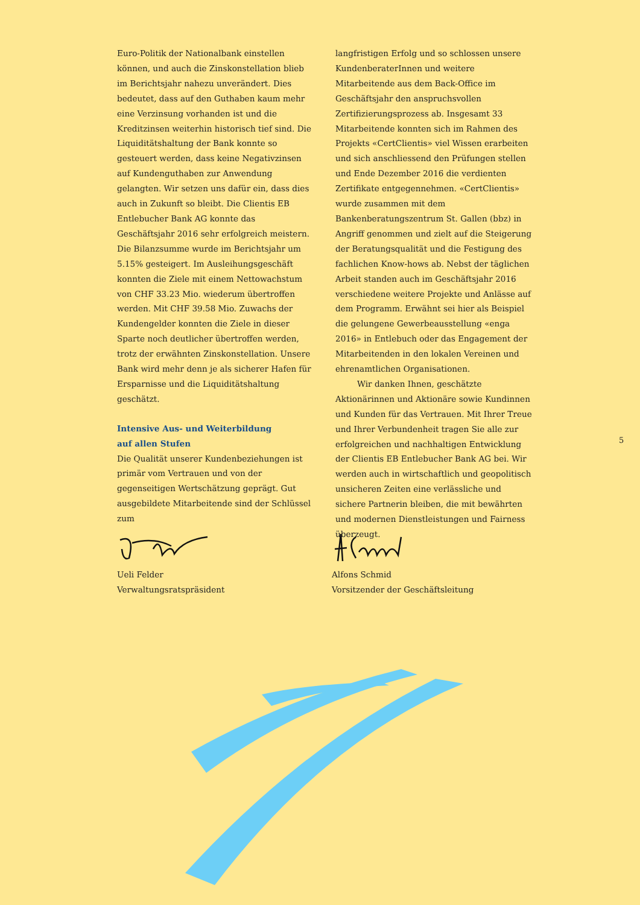Euro-Politik der Nationalbank einstellen können, und auch die Zinskonstellation blieb im Berichtsjahr nahezu unverändert. Dies bedeutet, dass auf den Guthaben kaum mehr eine Verzinsung vorhanden ist und die Kreditzinsen weiterhin historisch tief sind. Die Liquiditätshaltung der Bank konnte so gesteuert werden, dass keine Negativzinsen auf Kundenguthaben zur Anwendung gelangten. Wir setzen uns dafür ein, dass dies auch in Zukunft so bleibt. Die Clientis EB Entlebucher Bank AG konnte das Geschäftsjahr 2016 sehr erfolgreich meistern. Die Bilanzsumme wurde im Berichtsjahr um 5.15% gesteigert. Im Ausleihungsgeschäft konnten die Ziele mit einem Nettowachstum von CHF 33.23 Mio. wiederum übertroffen werden. Mit CHF 39.58 Mio. Zuwachs der Kundengelder konnten die Ziele in dieser Sparte noch deutlicher übertroffen werden, trotz der erwähnten Zinskonstellation. Unsere Bank wird mehr denn je als sicherer Hafen für Ersparnisse und die Liquiditätshaltung geschätzt.
Intensive Aus- und Weiterbildung
auf allen Stufen
Die Qualität unserer Kundenbeziehungen ist primär vom Vertrauen und von der gegenseitigen Wertschätzung geprägt. Gut ausgebildete Mitarbeitende sind der Schlüssel zum
langfristigen Erfolg und so schlossen unsere KundenberaterInnen und weitere Mitarbeitende aus dem Back-Office im Geschäftsjahr den anspruchsvollen Zertifizierungsprozess ab. Insgesamt 33 Mitarbeitende konnten sich im Rahmen des Projekts «CertClientis» viel Wissen erarbeiten und sich anschliessend den Prüfungen stellen und Ende Dezember 2016 die verdienten Zertifikate entgegennehmen. «CertClientis» wurde zusammen mit dem Bankenberatungszentrum St. Gallen (bbz) in Angriff genommen und zielt auf die Steigerung der Beratungsqualität und die Festigung des fachlichen Know-hows ab. Nebst der täglichen Arbeit standen auch im Geschäftsjahr 2016 verschiedene weitere Projekte und Anlässe auf dem Programm. Erwähnt sei hier als Beispiel die gelungene Gewerbeausstellung «enga 2016» in Entlebuch oder das Engagement der Mitarbeitenden in den lokalen Vereinen und ehrenamtlichen Organisationen.
Wir danken Ihnen, geschätzte Aktionärinnen und Aktionäre sowie Kundinnen und Kunden für das Vertrauen. Mit Ihrer Treue und Ihrer Verbundenheit tragen Sie alle zur erfolgreichen und nachhaltigen Entwicklung der Clientis EB Entlebucher Bank AG bei. Wir werden auch in wirtschaftlich und geopolitisch unsicheren Zeiten eine verlässliche und sichere Partnerin bleiben, die mit bewährten und modernen Dienstleistungen und Fairness überzeugt.
5
Ueli Felder
Verwaltungsratspräsident
Alfons Schmid
Vorsitzender der Geschäftsleitung